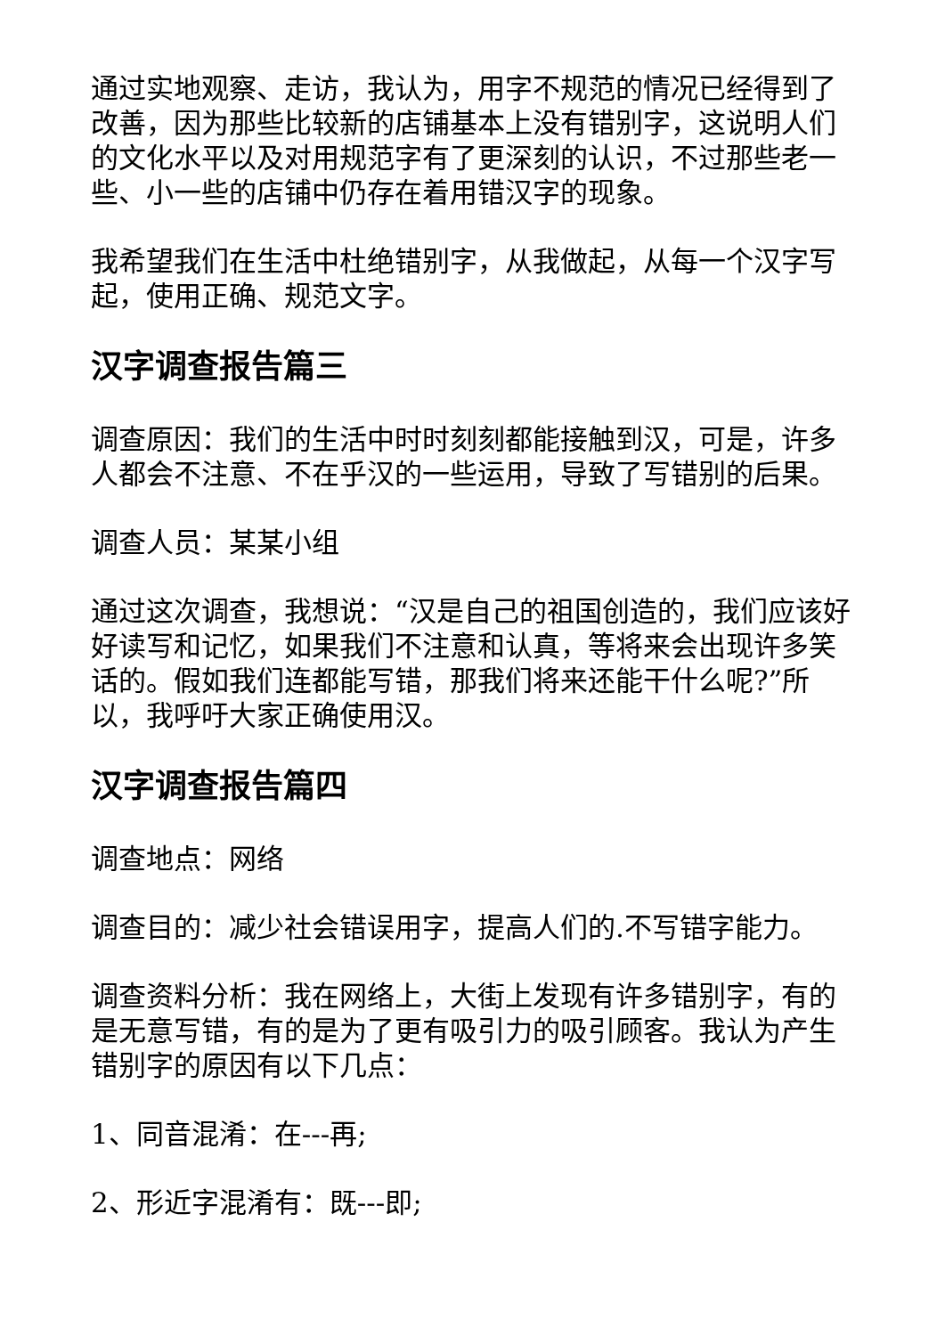通过实地观察、走访，我认为，用字不规范的情况已经得到了改善，因为那些比较新的店铺基本上没有错别字，这说明人们的文化水平以及对用规范字有了更深刻的认识，不过那些老一些、小一些的店铺中仍存在着用错汉字的现象。
我希望我们在生活中杜绝错别字，从我做起，从每一个汉字写起，使用正确、规范文字。
汉字调查报告篇三
调查原因：我们的生活中时时刻刻都能接触到汉，可是，许多人都会不注意、不在乎汉的一些运用，导致了写错别的后果。
调查人员：某某小组
通过这次调查，我想说：“汉是自己的祖国创造的，我们应该好好读写和记忆，如果我们不注意和认真，等将来会出现许多笑话的。假如我们连都能写错，那我们将来还能干什么呢?”所以，我呼吁大家正确使用汉。
汉字调查报告篇四
调查地点：网络
调查目的：减少社会错误用字，提高人们的.不写错字能力。
调查资料分析：我在网络上，大街上发现有许多错别字，有的是无意写错，有的是为了更有吸引力的吸引顾客。我认为产生错别字的原因有以下几点：
1、同音混淆：在---再;
2、形近字混淆有：既---即;